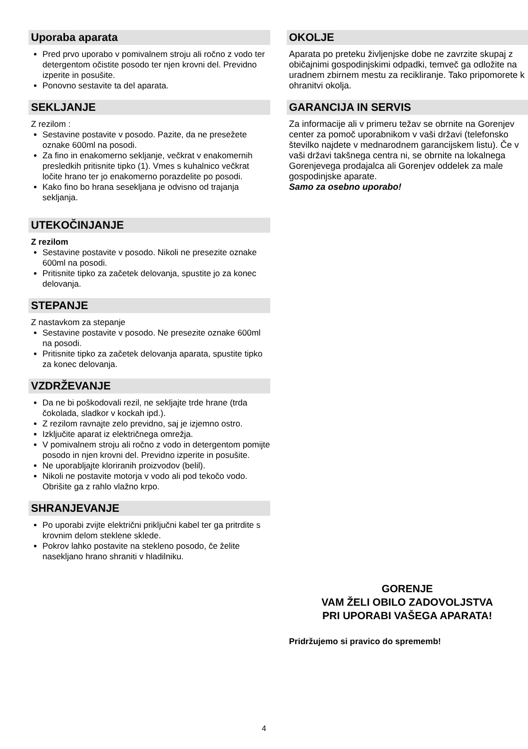Uporaba aparata
Pred prvo uporabo v pomivalnem stroju ali ročno z vodo ter detergentom očistite posodo ter njen krovni del. Previdno izperite in posušite.
Ponovno sestavite ta del aparata.
SEKLJANJE
Z rezilom :
Sestavine postavite v posodo. Pazite, da ne presežete oznake 600ml na posodi.
Za fino in enakomerno sekljanje, večkrat v enakomernih presledkih pritisnite tipko (1). Vmes s kuhalnico večkrat ločite hrano ter jo enakomerno porazdelite po posodi.
Kako fino bo hrana sesekljana je odvisno od trajanja sekljanja.
UTEKOČINJANJE
Z rezilom
Sestavine postavite v posodo. Nikoli ne presezite oznake 600ml na posodi.
Pritisnite tipko za začetek delovanja, spustite jo za konec delovanja.
STEPANJE
Z nastavkom za stepanje
Sestavine postavite v posodo. Ne presezite oznake 600ml na posodi.
Pritisnite tipko za začetek delovanja aparata, spustite tipko za konec delovanja.
VZDRŽEVANJE
Da ne bi poškodovali rezil, ne sekljajte trde hrane (trda čokolada, sladkor v kockah ipd.).
Z rezilom ravnajte zelo previdno, saj je izjemno ostro.
Izključite aparat iz električnega omrežja.
V pomivalnem stroju ali ročno z vodo in detergentom pomijte posodo in njen krovni del. Previdno izperite in posušite.
Ne uporabljajte kloriranih proizvodov (belil).
Nikoli ne postavite motorja v vodo ali pod tekočo vodo. Obrišite ga z rahlo vlažno krpo.
SHRANJEVANJE
Po uporabi zvijte električni priključni kabel ter ga pritrdite s krovnim delom steklene sklede.
Pokrov lahko postavite na stekleno posodo, če želite nasekljano hrano shraniti v hladilniku.
OKOLJE
Aparata po preteku življenjske dobe ne zavrzite skupaj z običajnimi gospodinjskimi odpadki, temveč ga odložite na uradnem zbirnem mestu za recikliranje. Tako pripomorete k ohranitvi okolja.
GARANCIJA IN SERVIS
Za informacije ali v primeru težav se obrnite na Gorenjev center za pomoč uporabnikom v vaši državi (telefonsko številko najdete v mednarodnem garancijskem listu). Če v vaši državi takšnega centra ni, se obrnite na lokalnega Gorenjevega prodajalca ali Gorenjev oddelek za male gospodinjske aparate.
Samo za osebno uporabo!
GORENJE
VAM ŽELI OBILO ZADOVOLJSTVA
PRI UPORABI VAŠEGA APARATA!
Pridržujemo si pravico do sprememb!
4